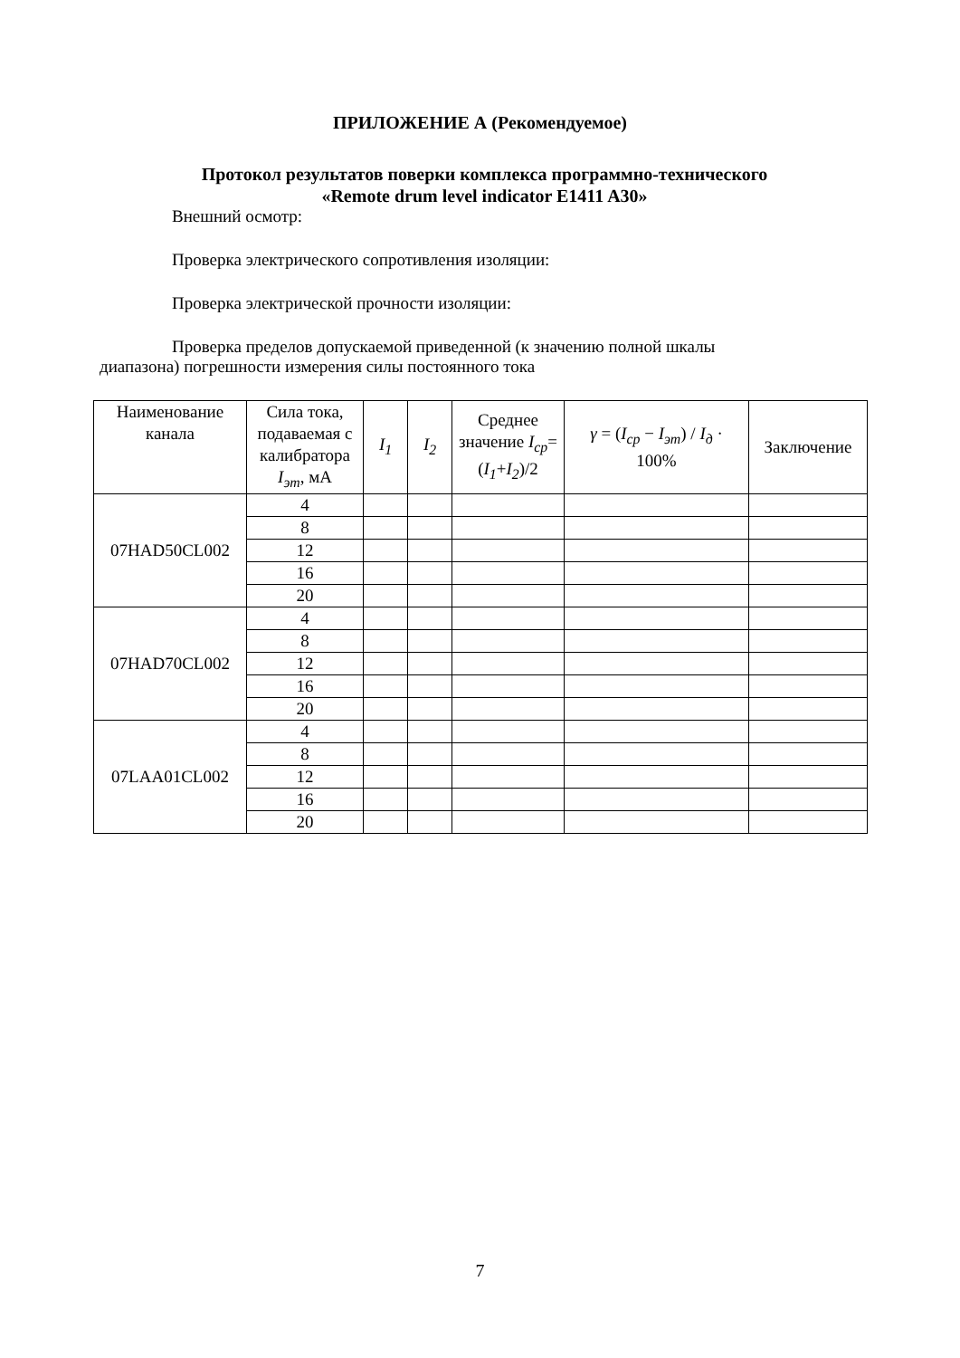ПРИЛОЖЕНИЕ А (Рекомендуемое)
Протокол результатов поверки комплекса программно-технического
«Remote drum level indicator E1411 A30»
Внешний осмотр:
Проверка электрического сопротивления изоляции:
Проверка электрической прочности изоляции:
Проверка пределов допускаемой приведенной (к значению полной шкалы
диапазона) погрешности измерения силы постоянного тока
| Наименование канала | Сила тока, подаваемая с калибратора I<sub>эт</sub> , мА | I<sub>1</sub> | I<sub>2</sub> | Среднее значение I<sub>ср</sub> =( I<sub>1</sub> + I<sub>2</sub> )/2 | γ = ( I<sub>ср</sub> − I<sub>эт</sub> ) / I<sub>д</sub> · 100% | Заключение |
| --- | --- | --- | --- | --- | --- | --- |
| 07HAD50CL002 | 4 | | | | | |
| | 8 | | | | | |
| | 12 | | | | | |
| | 16 | | | | | |
| | 20 | | | | | |
| 07HAD70CL002 | 4 | | | | | |
| | 8 | | | | | |
| | 12 | | | | | |
| | 16 | | | | | |
| | 20 | | | | | |
| 07LAA01CL002 | 4 | | | | | |
| | 8 | | | | | |
| | 12 | | | | | |
| | 16 | | | | | |
| | 20 | | | | | |
7